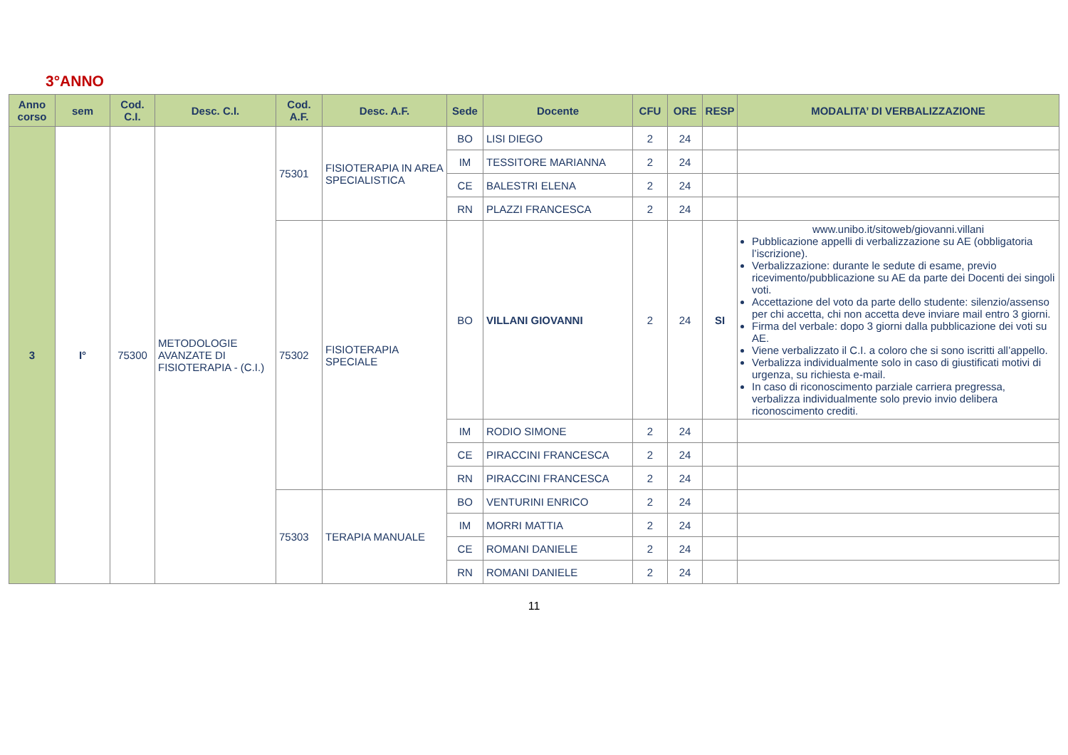3°ANNO
| Anno corso | sem | Cod. C.I. | Desc. C.I. | Cod. A.F. | Desc. A.F. | Sede | Docente | CFU | ORE | RESP | MODALITA’ DI VERBALIZZAZIONE |
| --- | --- | --- | --- | --- | --- | --- | --- | --- | --- | --- | --- |
| 3 | I° | 75300 | METODOLOGIE AVANZATE DI FISIOTERAPIA - (C.I.) | 75301 | FISIOTERAPIA IN AREA SPECIALISTICA | BO | LISI DIEGO | 2 | 24 | | |
| | | | | | | IM | TESSITORE MARIANNA | 2 | 24 | | |
| | | | | | | CE | BALESTRI ELENA | 2 | 24 | | |
| | | | | | | RN | PLAZZI FRANCESCA | 2 | 24 | | |
| | | | | 75302 | FISIOTERAPIA SPECIALE | BO | VILLANI GIOVANNI | 2 | 24 | SI | www.unibo.it/sitoweb/giovanni.villani Pubblicazione appelli di verbalizzazione su AE (obbligatoria l’iscrizione). Verbalizzazione: durante le sedute di esame, previo ricevimento/pubblicazione su AE da parte dei Docenti dei singoli voti. Accettazione del voto da parte dello studente: silenzio/assenso per chi accetta, chi non accetta deve inviare mail entro 3 giorni. Firma del verbale: dopo 3 giorni dalla pubblicazione dei voti su AE. Viene verbalizzato il C.I. a coloro che si sono iscritti all’appello. Verbalizza individualmente solo in caso di giustificati motivi di urgenza, su richiesta e-mail. In caso di riconoscimento parziale carriera pregressa, verbalizza individualmente solo previo invio delibera riconoscimento crediti. |
| | | | | | | IM | RODIO SIMONE | 2 | 24 | | |
| | | | | | | CE | PIRACCINI FRANCESCA | 2 | 24 | | |
| | | | | | | RN | PIRACCINI FRANCESCA | 2 | 24 | | |
| | | | | 75303 | TERAPIA MANUALE | BO | VENTURINI ENRICO | 2 | 24 | | |
| | | | | | | IM | MORRI MATTIA | 2 | 24 | | |
| | | | | | | CE | ROMANI DANIELE | 2 | 24 | | |
| | | | | | | RN | ROMANI DANIELE | 2 | 24 | | |
11